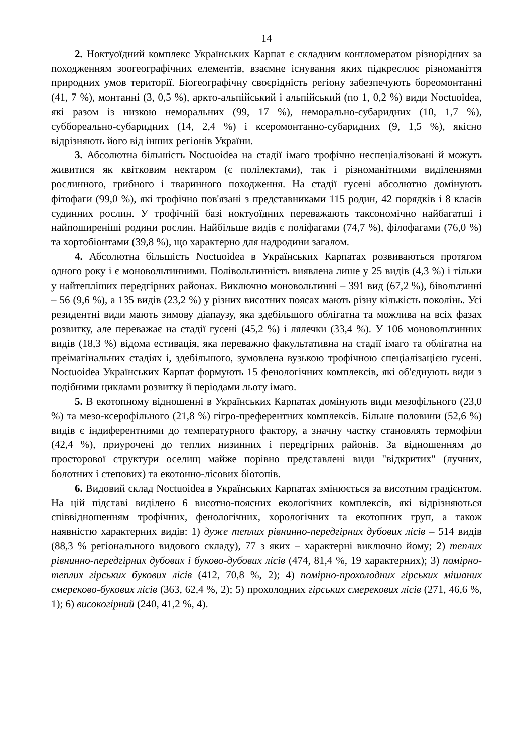14
2. Ноктуоїдний комплекс Українських Карпат є складним конгломератом різнорідних за походженням зоогеографічних елементів, взаємне існування яких підкреслює різноманіття природних умов території. Біогеографічну своєрідність регіону забезпечують бореомонтанні (41, 7 %), монтанні (3, 0,5 %), аркто-альпійський і альпійський (по 1, 0,2 %) види Noctuoidea, які разом із низкою неморальних (99, 17 %), неморально-субаридних (10, 1,7 %), суббореально-субаридних (14, 2,4 %) і ксеромонтанно-субаридних (9, 1,5 %), якісно відрізняють його від інших регіонів України.
3. Абсолютна більшість Noctuoidea на стадії імаго трофічно неспеціалізовані й можуть живитися як квітковим нектаром (є полілектами), так і різноманітними виділеннями рослинного, грибного і тваринного походження. На стадії гусені абсолютно домінують фітофаги (99,0 %), які трофічно пов'язані з представниками 115 родин, 42 порядків і 8 класів судинних рослин. У трофічній базі ноктуоїдних переважають таксономічно найбагатші і найпоширеніші родини рослин. Найбільше видів є поліфагами (74,7 %), філофагами (76,0 %) та хортобіонтами (39,8 %), що характерно для надродини загалом.
4. Абсолютна більшість Noctuoidea в Українських Карпатах розвиваються протягом одного року і є моновольтинними. Полівольтинність виявлена лише у 25 видів (4,3 %) і тільки у найтепліших передгірних районах. Виключно моновольтинні – 391 вид (67,2 %), бівольтинні – 56 (9,6 %), а 135 видів (23,2 %) у різних висотних поясах мають різну кількість поколінь. Усі резидентні види мають зимову діапаузу, яка здебільшого облігатна та можлива на всіх фазах розвитку, але переважає на стадії гусені (45,2 %) і лялечки (33,4 %). У 106 моновольтинних видів (18,3 %) відома естивація, яка переважно факультативна на стадії імаго та облігатна на преімагінальних стадіях і, здебільшого, зумовлена вузькою трофічною спеціалізацією гусені. Noctuoidea Українських Карпат формують 15 фенологічних комплексів, які об'єднують види з подібними циклами розвитку й періодами льоту імаго.
5. В екотопному відношенні в Українських Карпатах домінують види мезофільного (23,0 %) та мезо-ксерофільного (21,8 %) гігро-преферентних комплексів. Більше половини (52,6 %) видів є індиферентними до температурного фактору, а значну частку становлять термофіли (42,4 %), приурочені до теплих низинних і передгірних районів. За відношенням до просторової структури оселищ майже порівно представлені види "відкритих" (лучних, болотних і степових) та екотонно-лісових біотопів.
6. Видовий склад Noctuoidea в Українських Карпатах змінюється за висотним градієнтом. На цій підставі виділено 6 висотно-поясних екологічних комплексів, які відрізняються співвідношенням трофічних, фенологічних, хорологічних та екотопних груп, а також наявністю характерних видів: 1) дуже теплих рівнинно-передгірних дубових лісів – 514 видів (88,3 % регіонального видового складу), 77 з яких – характерні виключно йому; 2) теплих рівнинно-передгірних дубових і буково-дубових лісів (474, 81,4 %, 19 характерних); 3) помірно-теплих гірських букових лісів (412, 70,8 %, 2); 4) помірно-прохолодних гірських мішаних смереково-букових лісів (363, 62,4 %, 2); 5) прохолодних гірських смерекових лісів (271, 46,6 %, 1); 6) високогірний (240, 41,2 %, 4).